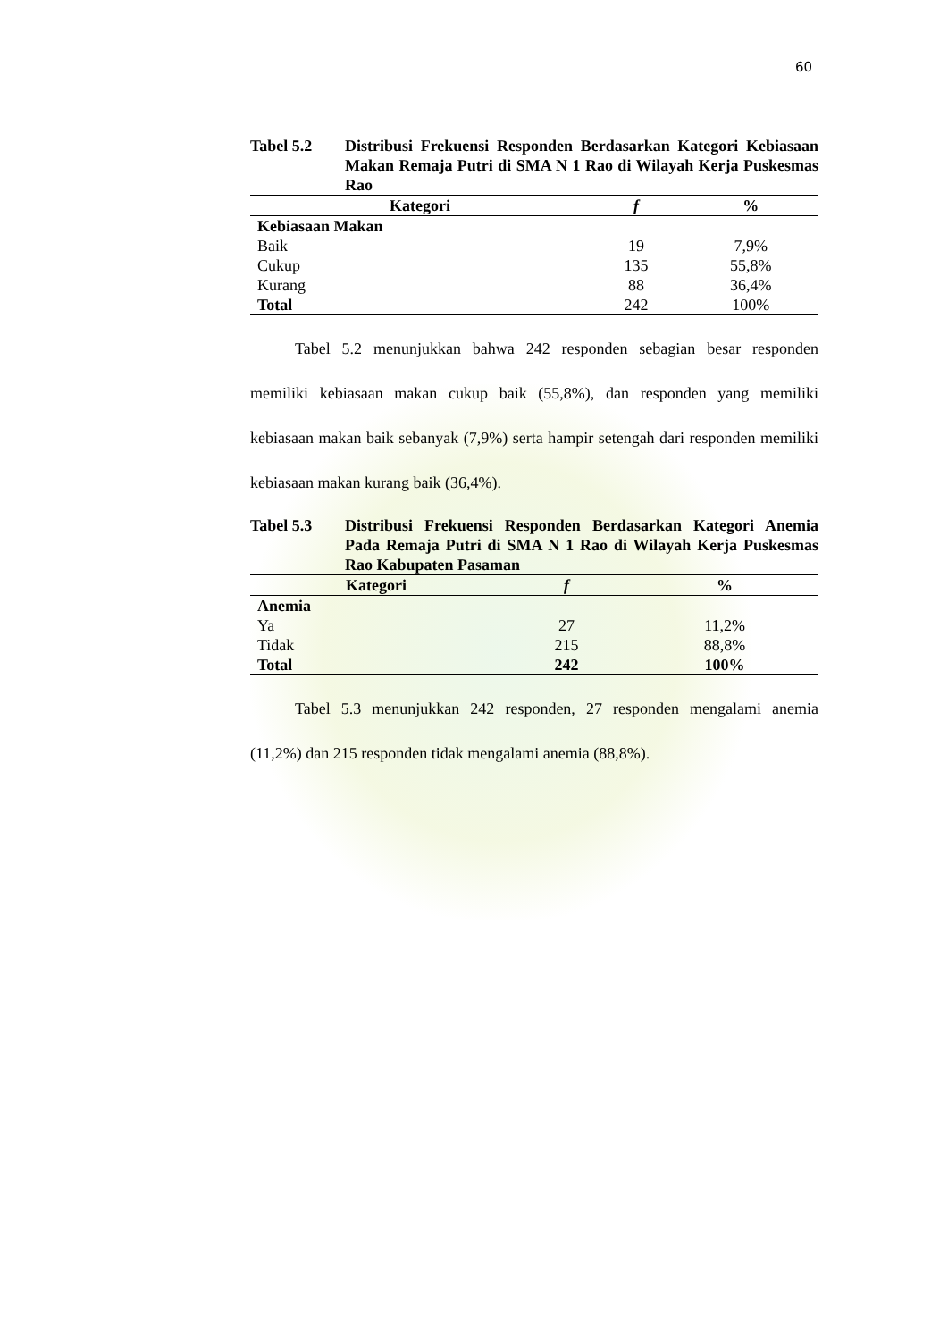60
Tabel 5.2 Distribusi Frekuensi Responden Berdasarkan Kategori Kebiasaan Makan Remaja Putri di SMA N 1 Rao di Wilayah Kerja Puskesmas Rao
| Kategori | f | % |
| --- | --- | --- |
| Kebiasaan Makan | | |
| Baik | 19 | 7,9% |
| Cukup | 135 | 55,8% |
| Kurang | 88 | 36,4% |
| Total | 242 | 100% |
Tabel 5.2 menunjukkan bahwa 242 responden sebagian besar responden memiliki kebiasaan makan cukup baik (55,8%), dan responden yang memiliki kebiasaan makan baik sebanyak (7,9%) serta hampir setengah dari responden memiliki kebiasaan makan kurang baik (36,4%).
Tabel 5.3 Distribusi Frekuensi Responden Berdasarkan Kategori Anemia Pada Remaja Putri di SMA N 1 Rao di Wilayah Kerja Puskesmas Rao Kabupaten Pasaman
| Kategori | f | % |
| --- | --- | --- |
| Anemia | | |
| Ya | 27 | 11,2% |
| Tidak | 215 | 88,8% |
| Total | 242 | 100% |
Tabel 5.3 menunjukkan 242 responden, 27 responden mengalami anemia (11,2%) dan 215 responden tidak mengalami anemia (88,8%).